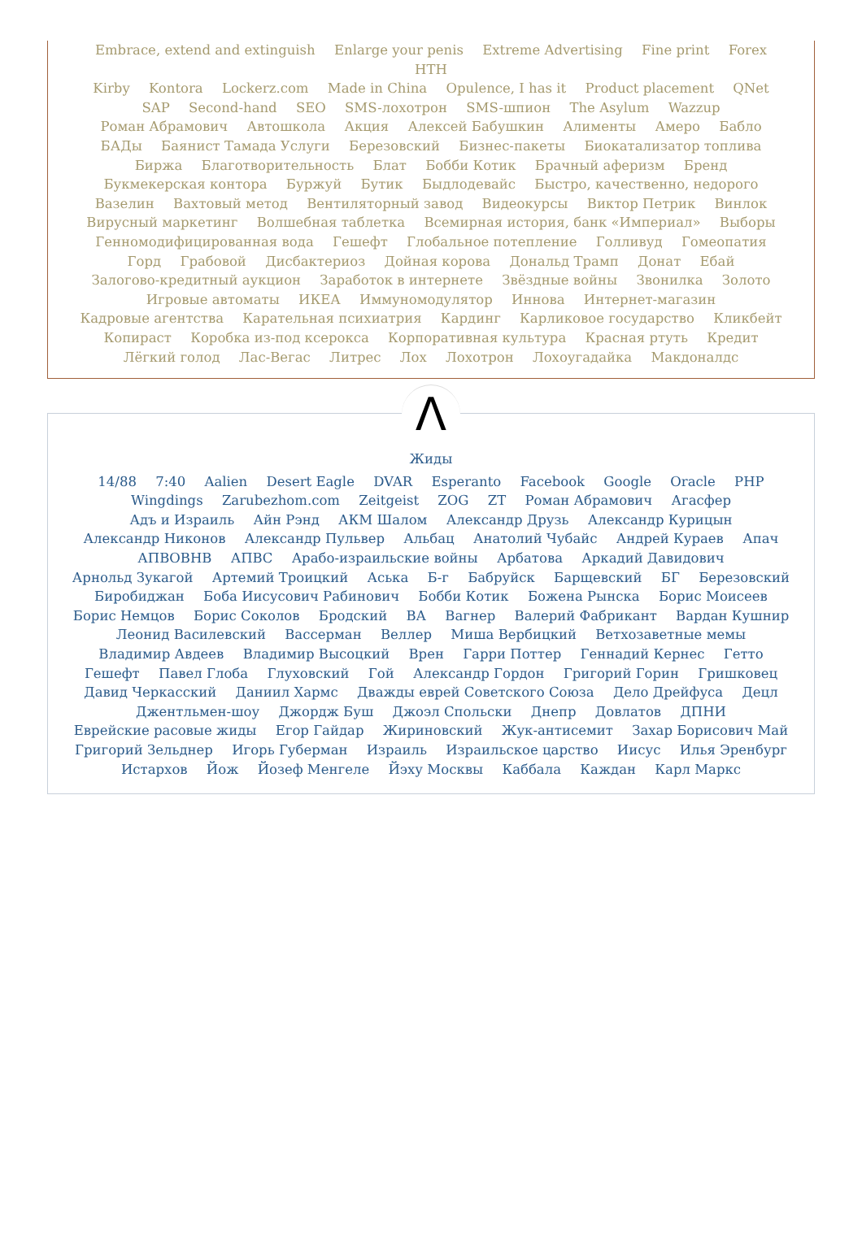Embrace, extend and extinguish Enlarge your penis Extreme Advertising Fine print Forex HTH
Kirby Kontora Lockerz.com Made in China Opulence, I has it Product placement QNet SAP Second-hand SEO SMS-лохотрон SMS-шпион The Asylum Wazzup Роман Абрамович Автошкола Акция Алексей Бабушкин Алименты Амеро Бабло БАДы Баянист Тамада Услуги Березовский Бизнес-пакеты Биокатализатор топлива Биржа Благотворительность Блат Бобби Котик Брачный аферизм Бренд Букмекерская контора Буржуй Бутик Быдлодевайс Быстро, качественно, недорого Вазелин Вахтовый метод Вентиляторный завод Видеокурсы Виктор Петрик Винлок Вирусный маркетинг Волшебная таблетка Всемирная история, банк «Империал» Выборы Генномодифицированная вода Гешефт Глобальное потепление Голливуд Гомеопатия Горд Грабовой Дисбактериоз Дойная корова Дональд Трамп Донат Ебай Залогово-кредитный аукцион Заработок в интернете Звёздные войны Звонилка Золото Игровые автоматы ИКЕА Иммуномодулятор Иннова Интернет-магазин Кадровые агентства Карательная психиатрия Кардинг Карликовое государство Кликбейт Копираст Коробка из-под ксерокса Корпоративная культура Красная ртуть Кредит Лёгкий голод Лас-Вегас Литрес Лох Лохотрон Лохоугадайка Макдоналдс
Λ
Жиды
14/88 7:40 Aalien Desert Eagle DVAR Esperanto Facebook Google Oracle PHP Wingdings Zarubezhom.com Zeitgeist ZOG ZT Роман Абрамович Агасфер Адъ и Израиль Айн Рэнд АКМ Шалом Александр Друзь Александр Курицын Александр Никонов Александр Пульвер Альбац Анатолий Чубайс Андрей Кураев Апач АПВОВНВ АПВС Арабо-израильские войны Арбатова Аркадий Давидович Арнольд Зукагой Артемий Троицкий Аська Б-г Бабруйск Барщевский БГ Березовский Биробиджан Боба Иисусович Рабинович Бобби Котик Божена Рынска Борис Моисеев Борис Немцов Борис Соколов Бродский ВА Вагнер Валерий Фабрикант Вардан Кушнир Леонид Василевский Вассерман Веллер Миша Вербицкий Ветхозаветные мемы Владимир Авдеев Владимир Высоцкий Врен Гарри Поттер Геннадий Кернес Гетто Гешефт Павел Глоба Глуховский Гой Александр Гордон Григорий Горин Гришковец Давид Черкасский Даниил Хармс Дважды еврей Советского Союза Дело Дрейфуса Децл Джентльмен-шоу Джордж Буш Джоэл Спольски Днепр Довлатов ДПНИ Еврейские расовые жиды Егор Гайдар Жириновский Жук-антисемит Захар Борисович Май Григорий Зельднер Игорь Губерман Израиль Израильское царство Иисус Илья Эренбург Истархов Йож Йозеф Менгеле Йэху Москвы Каббала Каждан Карл Маркс